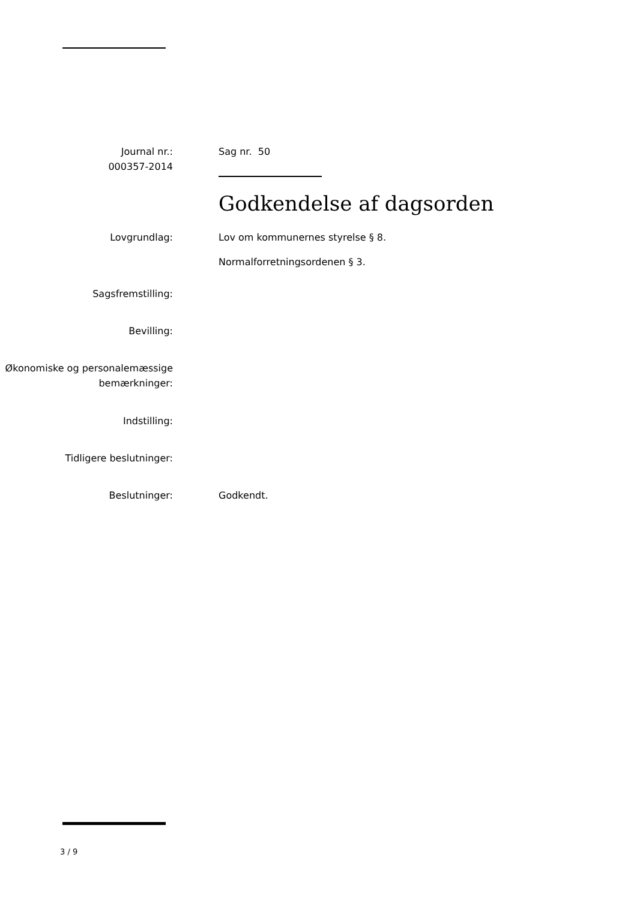Journal nr.:
000357-2014
Sag nr. 50
Godkendelse af dagsorden
Lovgrundlag: Lov om kommunernes styrelse § 8.
Normalforretningsordenen § 3.
Sagsfremstilling:
Bevilling:
Økonomiske og personalemæssige bemærkninger:
Indstilling:
Tidligere beslutninger:
Beslutninger: Godkendt.
3 / 9